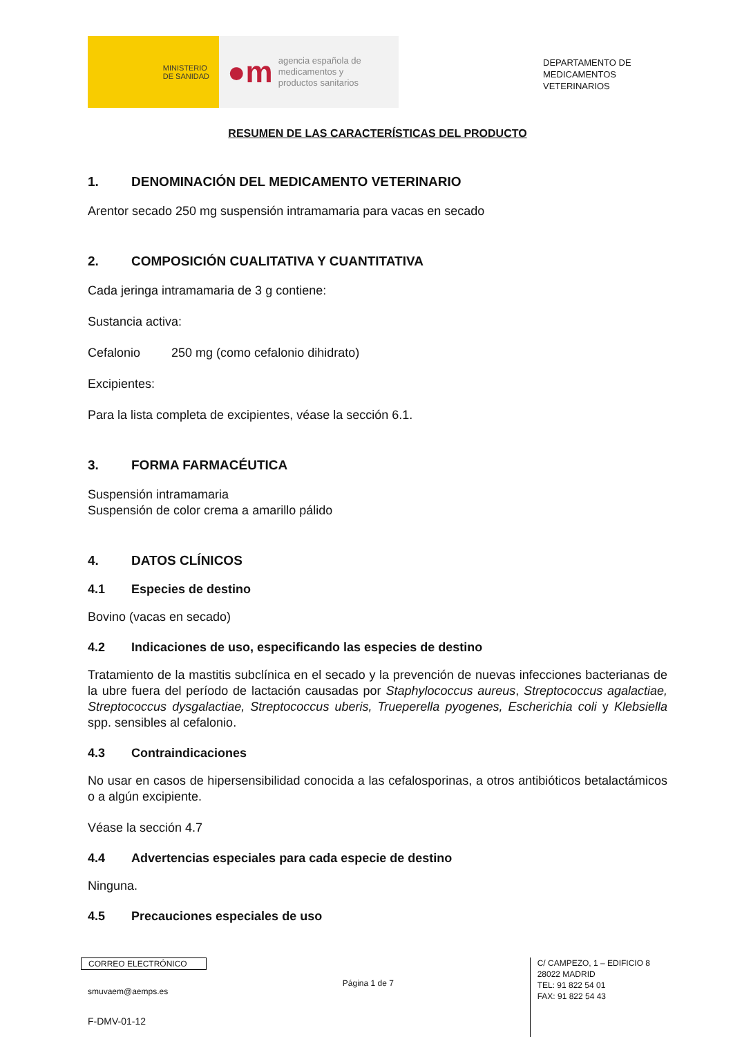MINISTERIO
DE SANIDAD
●m
agencia española de
medicamentos y
productos sanitarios
DEPARTAMENTO DE
MEDICAMENTOS
VETERINARIOS
RESUMEN DE LAS CARACTERÍSTICAS DEL PRODUCTO
1. DENOMINACIÓN DEL MEDICAMENTO VETERINARIO
Arentor secado 250 mg suspensión intramamaria para vacas en secado
2. COMPOSICIÓN CUALITATIVA Y CUANTITATIVA
Cada jeringa intramamaria de 3 g contiene:
Sustancia activa:
Cefalonio 250 mg (como cefalonio dihidrato)
Excipientes:
Para la lista completa de excipientes, véase la sección 6.1.
3. FORMA FARMACÉUTICA
Suspensión intramamaria
Suspensión de color crema a amarillo pálido
4. DATOS CLÍNICOS
4.1 Especies de destino
Bovino (vacas en secado)
4.2 Indicaciones de uso, especificando las especies de destino
Tratamiento de la mastitis subclínica en el secado y la prevención de nuevas infecciones bacterianas de la ubre fuera del período de lactación causadas por Staphylococcus aureus, Streptococcus agalactiae, Streptococcus dysgalactiae, Streptococcus uberis, Trueperella pyogenes, Escherichia coli y Klebsiella spp. sensibles al cefalonio.
4.3 Contraindicaciones
No usar en casos de hipersensibilidad conocida a las cefalosporinas, a otros antibióticos betalactámicos o a algún excipiente.
Véase la sección 4.7
4.4 Advertencias especiales para cada especie de destino
Ninguna.
4.5 Precauciones especiales de uso
CORREO ELECTRÓNICO
smuvaem@aemps.es
F-DMV-01-12
Página 1 de 7
C/ CAMPEZO, 1 – EDIFICIO 8
28022 MADRID
TEL: 91 822 54 01
FAX: 91 822 54 43